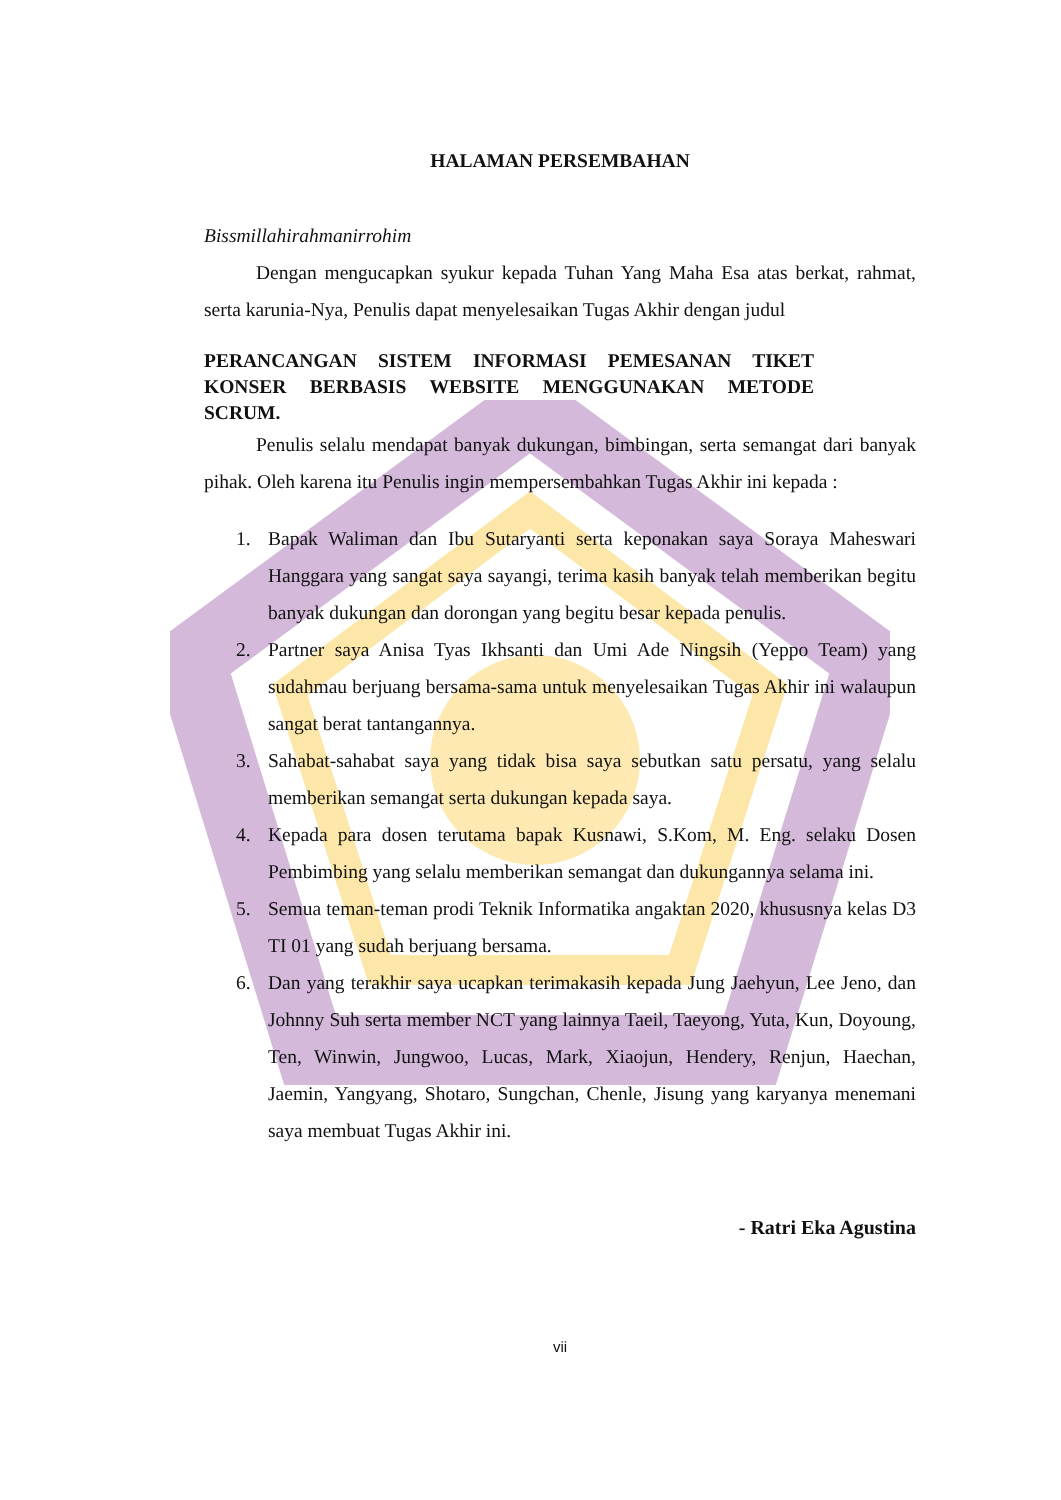HALAMAN PERSEMBAHAN
Bissmillahirahmanirrohim
Dengan mengucapkan syukur kepada Tuhan Yang Maha Esa atas berkat, rahmat, serta karunia-Nya, Penulis dapat menyelesaikan Tugas Akhir dengan judul
PERANCANGAN SISTEM INFORMASI PEMESANAN TIKET KONSER BERBASIS WEBSITE MENGGUNAKAN METODE SCRUM.
Penulis selalu mendapat banyak dukungan, bimbingan, serta semangat dari banyak pihak. Oleh karena itu Penulis ingin mempersembahkan Tugas Akhir ini kepada :
1. Bapak Waliman dan Ibu Sutaryanti serta keponakan saya Soraya Maheswari Hanggara yang sangat saya sayangi, terima kasih banyak telah memberikan begitu banyak dukungan dan dorongan yang begitu besar kepada penulis.
2. Partner saya Anisa Tyas Ikhsanti dan Umi Ade Ningsih (Yeppo Team) yang sudahmau berjuang bersama-sama untuk menyelesaikan Tugas Akhir ini walaupun sangat berat tantangannya.
3. Sahabat-sahabat saya yang tidak bisa saya sebutkan satu persatu, yang selalu memberikan semangat serta dukungan kepada saya.
4. Kepada para dosen terutama bapak Kusnawi, S.Kom, M. Eng. selaku Dosen Pembimbing yang selalu memberikan semangat dan dukungannya selama ini.
5. Semua teman-teman prodi Teknik Informatika angaktan 2020, khususnya kelas D3 TI 01 yang sudah berjuang bersama.
6. Dan yang terakhir saya ucapkan terimakasih kepada Jung Jaehyun, Lee Jeno, dan Johnny Suh serta member NCT yang lainnya Taeil, Taeyong, Yuta, Kun, Doyoung, Ten, Winwin, Jungwoo, Lucas, Mark, Xiaojun, Hendery, Renjun, Haechan, Jaemin, Yangyang, Shotaro, Sungchan, Chenle, Jisung yang karyanya menemani saya membuat Tugas Akhir ini.
- Ratri Eka Agustina
vii